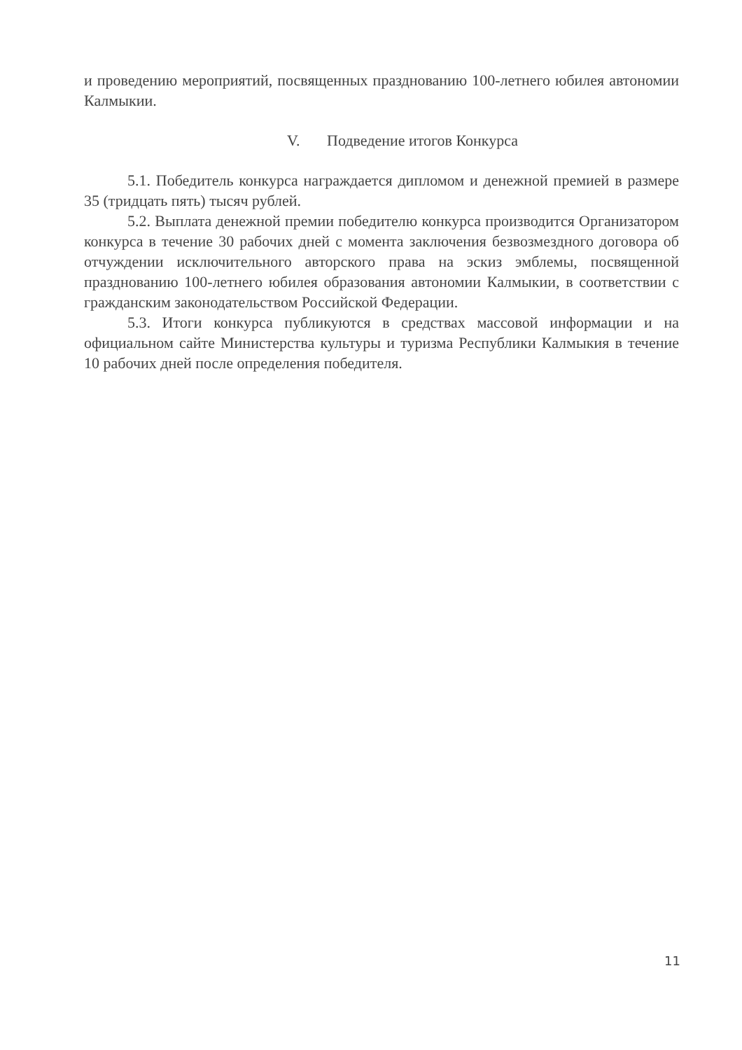и проведению мероприятий, посвященных празднованию 100-летнего юбилея автономии Калмыкии.
V. Подведение итогов Конкурса
5.1. Победитель конкурса награждается дипломом и денежной премией в размере 35 (тридцать пять) тысяч рублей.
5.2. Выплата денежной премии победителю конкурса производится Организатором конкурса в течение 30 рабочих дней с момента заключения безвозмездного договора об отчуждении исключительного авторского права на эскиз эмблемы, посвященной празднованию 100-летнего юбилея образования автономии Калмыкии, в соответствии с гражданским законодательством Российской Федерации.
5.3. Итоги конкурса публикуются в средствах массовой информации и на официальном сайте Министерства культуры и туризма Республики Калмыкия в течение 10 рабочих дней после определения победителя.
11